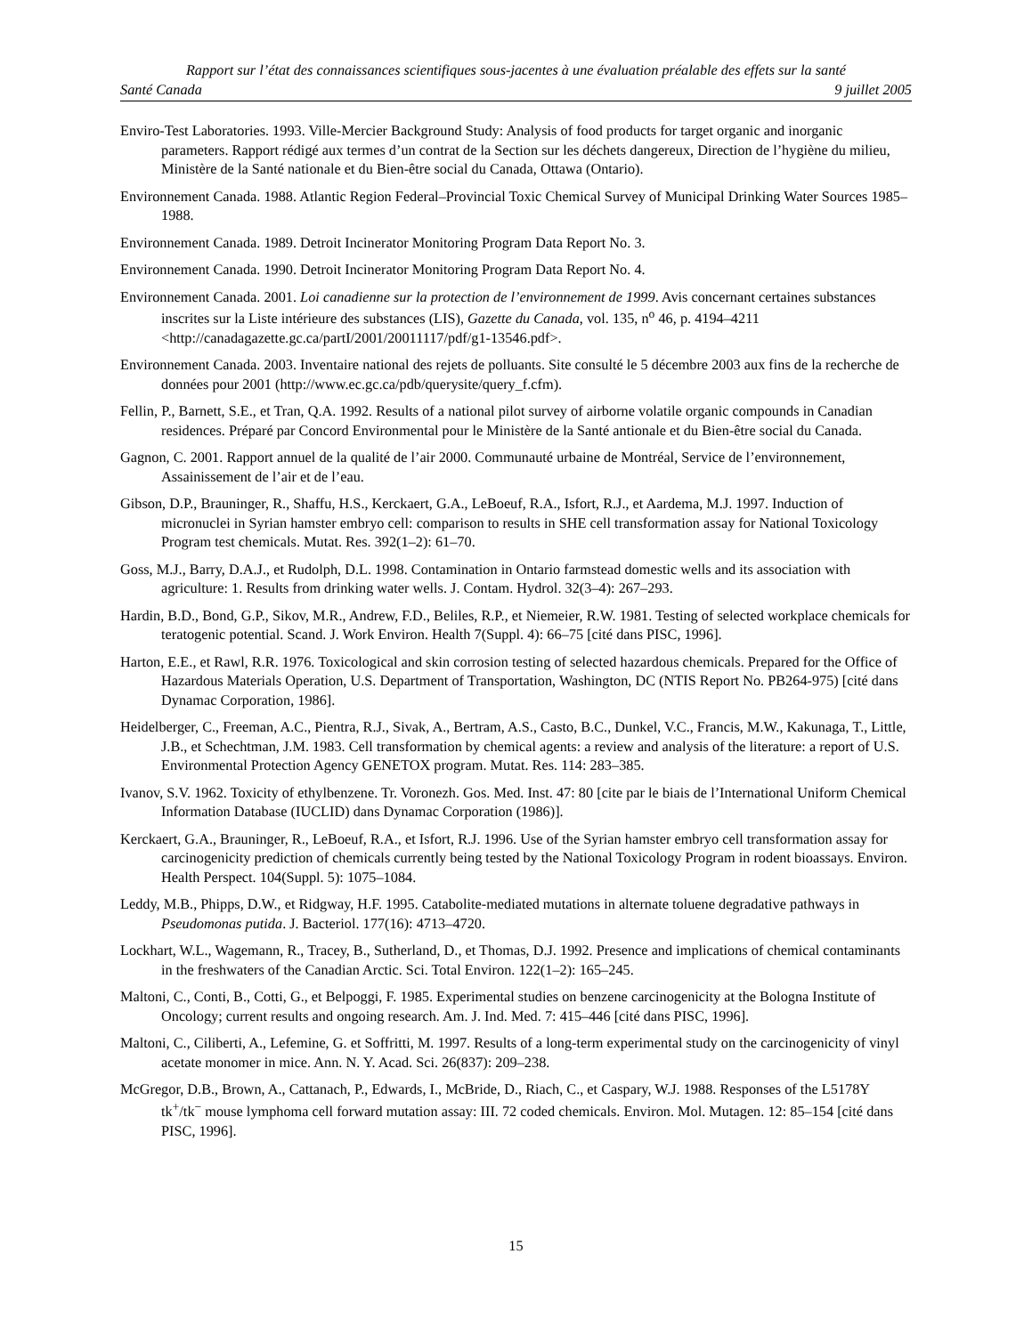Rapport sur l’état des connaissances scientifiques sous-jacentes à une évaluation préalable des effets sur la santé
Santé Canada 9 juillet 2005
Enviro-Test Laboratories. 1993. Ville-Mercier Background Study: Analysis of food products for target organic and inorganic parameters. Rapport rédigé aux termes d’un contrat de la Section sur les déchets dangereux, Direction de l’hygiène du milieu, Ministère de la Santé nationale et du Bien-être social du Canada, Ottawa (Ontario).
Environnement Canada. 1988. Atlantic Region Federal–Provincial Toxic Chemical Survey of Municipal Drinking Water Sources 1985–1988.
Environnement Canada. 1989. Detroit Incinerator Monitoring Program Data Report No. 3.
Environnement Canada. 1990. Detroit Incinerator Monitoring Program Data Report No. 4.
Environnement Canada. 2001. Loi canadienne sur la protection de l’environnement de 1999. Avis concernant certaines substances inscrites sur la Liste intérieure des substances (LIS), Gazette du Canada, vol. 135, n<sup>o</sup> 46, p. 4194–4211 <http://canadagazette.gc.ca/partI/2001/20011117/pdf/g1-13546.pdf>.
Environnement Canada. 2003. Inventaire national des rejets de polluants. Site consulté le 5 décembre 2003 aux fins de la recherche de données pour 2001 (http://www.ec.gc.ca/pdb/querysite/query_f.cfm).
Fellin, P., Barnett, S.E., et Tran, Q.A. 1992. Results of a national pilot survey of airborne volatile organic compounds in Canadian residences. Préparé par Concord Environmental pour le Ministère de la Santé antionale et du Bien-être social du Canada.
Gagnon, C. 2001. Rapport annuel de la qualité de l’air 2000. Communauté urbaine de Montréal, Service de l’environnement, Assainissement de l’air et de l’eau.
Gibson, D.P., Brauninger, R., Shaffu, H.S., Kerckaert, G.A., LeBoeuf, R.A., Isfort, R.J., et Aardema, M.J. 1997. Induction of micronuclei in Syrian hamster embryo cell: comparison to results in SHE cell transformation assay for National Toxicology Program test chemicals. Mutat. Res. 392(1–2): 61–70.
Goss, M.J., Barry, D.A.J., et Rudolph, D.L. 1998. Contamination in Ontario farmstead domestic wells and its association with agriculture: 1. Results from drinking water wells. J. Contam. Hydrol. 32(3–4): 267–293.
Hardin, B.D., Bond, G.P., Sikov, M.R., Andrew, F.D., Beliles, R.P., et Niemeier, R.W. 1981. Testing of selected workplace chemicals for teratogenic potential. Scand. J. Work Environ. Health 7(Suppl. 4): 66–75 [cité dans PISC, 1996].
Harton, E.E., et Rawl, R.R. 1976. Toxicological and skin corrosion testing of selected hazardous chemicals. Prepared for the Office of Hazardous Materials Operation, U.S. Department of Transportation, Washington, DC (NTIS Report No. PB264-975) [cité dans Dynamac Corporation, 1986].
Heidelberger, C., Freeman, A.C., Pientra, R.J., Sivak, A., Bertram, A.S., Casto, B.C., Dunkel, V.C., Francis, M.W., Kakunaga, T., Little, J.B., et Schechtman, J.M. 1983. Cell transformation by chemical agents: a review and analysis of the literature: a report of U.S. Environmental Protection Agency GENETOX program. Mutat. Res. 114: 283–385.
Ivanov, S.V. 1962. Toxicity of ethylbenzene. Tr. Voronezh. Gos. Med. Inst. 47: 80 [cite par le biais de l’International Uniform Chemical Information Database (IUCLID) dans Dynamac Corporation (1986)].
Kerckaert, G.A., Brauninger, R., LeBoeuf, R.A., et Isfort, R.J. 1996. Use of the Syrian hamster embryo cell transformation assay for carcinogenicity prediction of chemicals currently being tested by the National Toxicology Program in rodent bioassays. Environ. Health Perspect. 104(Suppl. 5): 1075–1084.
Leddy, M.B., Phipps, D.W., et Ridgway, H.F. 1995. Catabolite-mediated mutations in alternate toluene degradative pathways in Pseudomonas putida. J. Bacteriol. 177(16): 4713–4720.
Lockhart, W.L., Wagemann, R., Tracey, B., Sutherland, D., et Thomas, D.J. 1992. Presence and implications of chemical contaminants in the freshwaters of the Canadian Arctic. Sci. Total Environ. 122(1–2): 165–245.
Maltoni, C., Conti, B., Cotti, G., et Belpoggi, F. 1985. Experimental studies on benzene carcinogenicity at the Bologna Institute of Oncology; current results and ongoing research. Am. J. Ind. Med. 7: 415–446 [cité dans PISC, 1996].
Maltoni, C., Ciliberti, A., Lefemine, G. et Soffritti, M. 1997. Results of a long-term experimental study on the carcinogenicity of vinyl acetate monomer in mice. Ann. N. Y. Acad. Sci. 26(837): 209–238.
McGregor, D.B., Brown, A., Cattanach, P., Edwards, I., McBride, D., Riach, C., et Caspary, W.J. 1988. Responses of the L5178Y tk<sup>+</sup>/tk<sup>−</sup> mouse lymphoma cell forward mutation assay: III. 72 coded chemicals. Environ. Mol. Mutagen. 12: 85–154 [cité dans PISC, 1996].
15